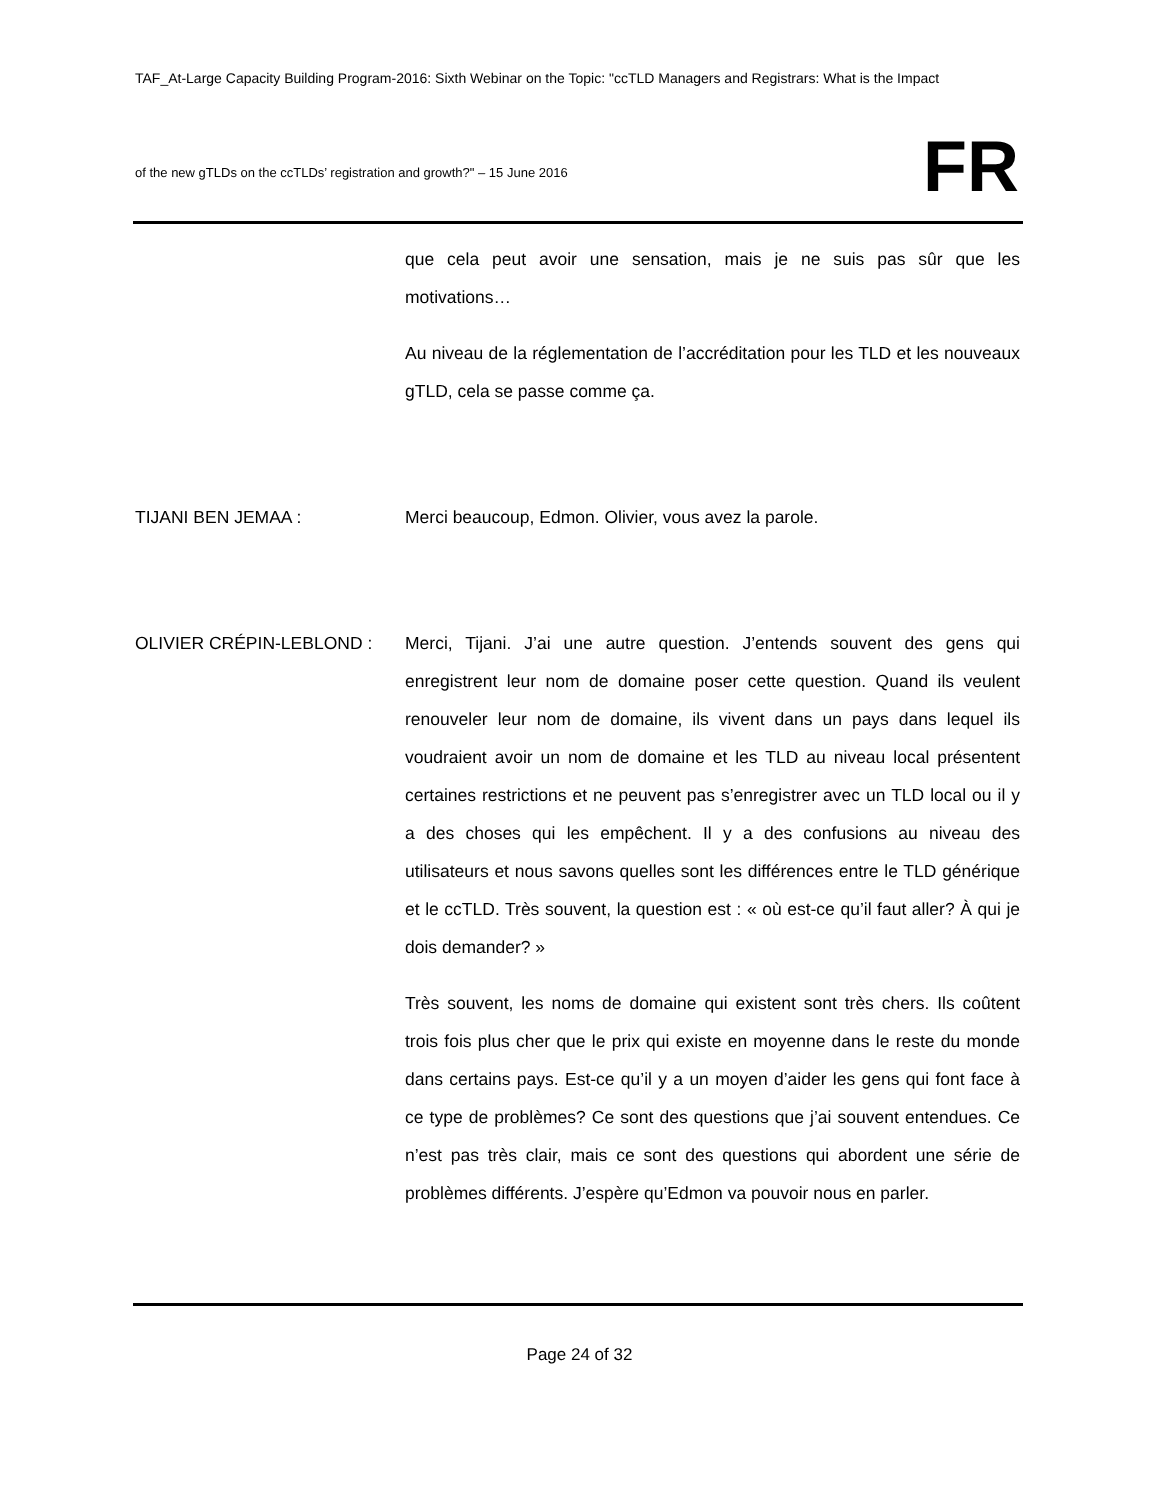TAF_At-Large Capacity Building Program-2016: Sixth Webinar on the Topic: "ccTLD Managers and Registrars: What is the Impact
of the new gTLDs on the ccTLDs’ registration and growth?" – 15 June 2016
FR
que cela peut avoir une sensation, mais je ne suis pas sûr que les motivations…
Au niveau de la réglementation de l’accréditation pour les TLD et les nouveaux gTLD, cela se passe comme ça.
TIJANI BEN JEMAA : Merci beaucoup, Edmon. Olivier, vous avez la parole.
OLIVIER CRÉPIN-LEBLOND : Merci, Tijani. J’ai une autre question. J’entends souvent des gens qui enregistrent leur nom de domaine poser cette question. Quand ils veulent renouveler leur nom de domaine, ils vivent dans un pays dans lequel ils voudraient avoir un nom de domaine et les TLD au niveau local présentent certaines restrictions et ne peuvent pas s’enregistrer avec un TLD local ou il y a des choses qui les empêchent. Il y a des confusions au niveau des utilisateurs et nous savons quelles sont les différences entre le TLD générique et le ccTLD. Très souvent, la question est : « où est-ce qu’il faut aller? À qui je dois demander? »
Très souvent, les noms de domaine qui existent sont très chers. Ils coûtent trois fois plus cher que le prix qui existe en moyenne dans le reste du monde dans certains pays. Est-ce qu’il y a un moyen d’aider les gens qui font face à ce type de problèmes? Ce sont des questions que j’ai souvent entendues. Ce n’est pas très clair, mais ce sont des questions qui abordent une série de problèmes différents. J’espère qu’Edmon va pouvoir nous en parler.
Page 24 of 32